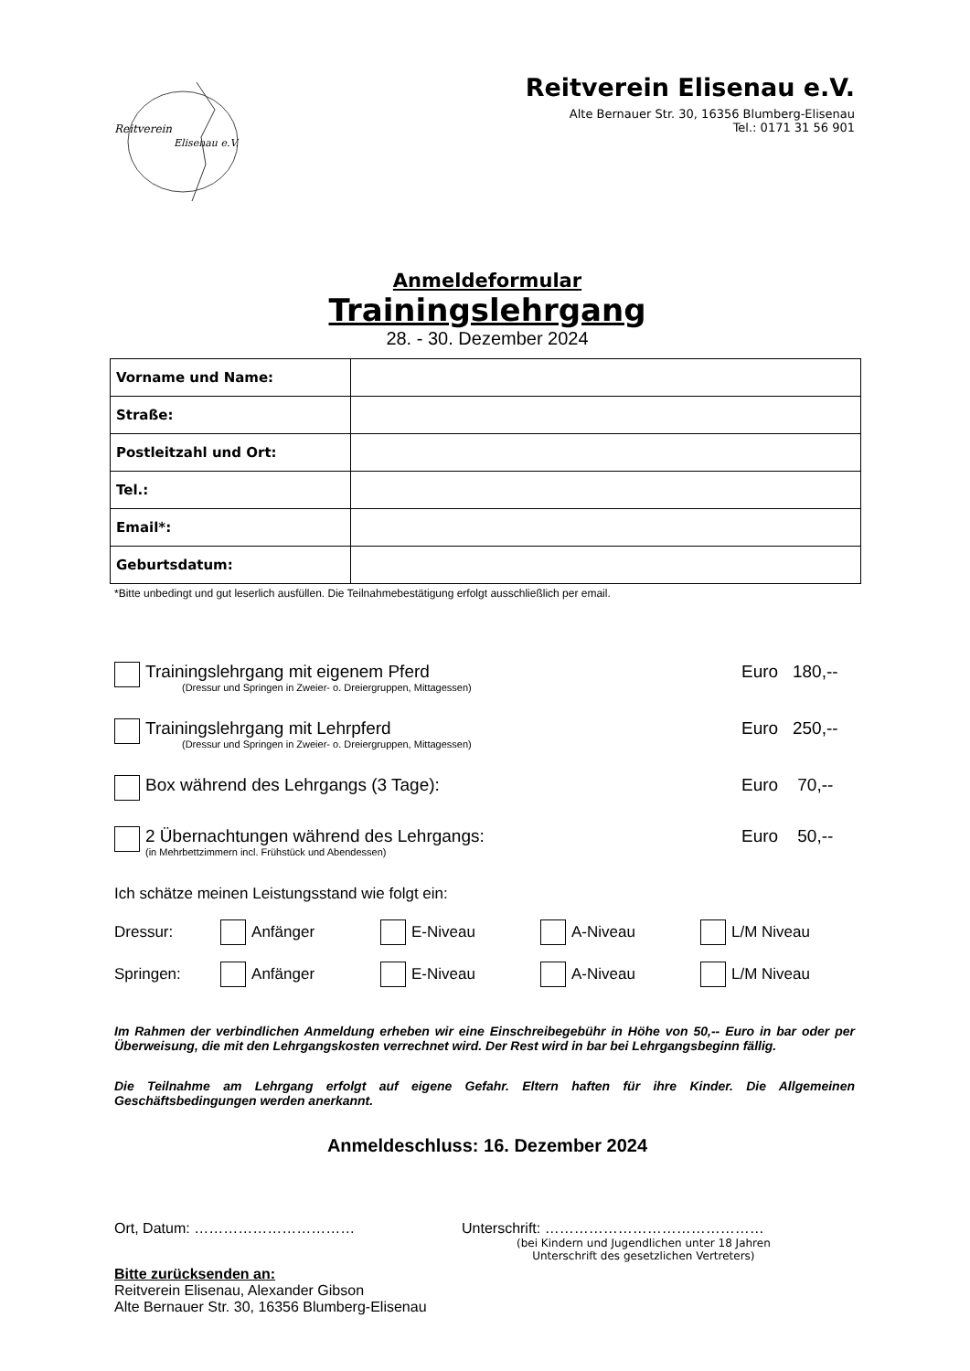Reitverein
Elisenau e.V.
Reitverein Elisenau e.V.
Alte Bernauer Str. 30, 16356 Blumberg-Elisenau
Tel.: 0171 31 56 901
Anmeldeformular
Trainingslehrgang
28. - 30. Dezember 2024
| Vorname und Name: | |
| Straße: | |
| Postleitzahl und Ort: | |
| Tel.: | |
| Email*: | |
| Geburtsdatum: | |
*Bitte unbedingt und gut leserlich ausfüllen. Die Teilnahmebestätigung erfolgt ausschließlich per email.
Trainingslehrgang mit eigenem Pferd
(Dressur und Springen in Zweier- o. Dreiergruppen, Mittagessen)
Euro 180,--
Trainingslehrgang mit Lehrpferd
(Dressur und Springen in Zweier- o. Dreiergruppen, Mittagessen)
Euro 250,--
Box während des Lehrgangs (3 Tage):
Euro 70,--
2 Übernachtungen während des Lehrgangs:
(in Mehrbettzimmern incl. Frühstück und Abendessen)
Euro 50,--
Ich schätze meinen Leistungsstand wie folgt ein:
Dressur: Anfänger E-Niveau A-Niveau L/M Niveau
Springen: Anfänger E-Niveau A-Niveau L/M Niveau
Im Rahmen der verbindlichen Anmeldung erheben wir eine Einschreibegebühr in Höhe von 50,-- Euro in bar oder per Überweisung, die mit den Lehrgangskosten verrechnet wird. Der Rest wird in bar bei Lehrgangsbeginn fällig.
Die Teilnahme am Lehrgang erfolgt auf eigene Gefahr. Eltern haften für ihre Kinder. Die Allgemeinen Geschäftsbedingungen werden anerkannt.
Anmeldeschluss: 16. Dezember 2024
Ort, Datum: …………………………… Unterschrift: ………………………………………
(bei Kindern und Jugendlichen unter 18 Jahren
Unterschrift des gesetzlichen Vertreters)
Bitte zurücksenden an:
Reitverein Elisenau, Alexander Gibson
Alte Bernauer Str. 30, 16356 Blumberg-Elisenau